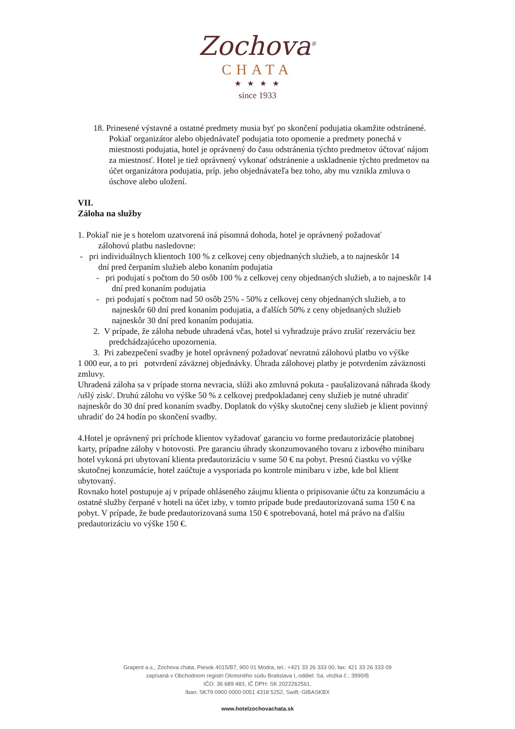Zochova<sup>®</sup>
CHATA
★ ★ ★ ★
since 1933
18. Prinesené výstavné a ostatné predmety musia byť po skončení podujatia okamžite odstránené. Pokiaľ organizátor alebo objednávateľ podujatia toto opomenie a predmety ponechá v miestnosti podujatia, hotel je oprávnený do času odstránenia týchto predmetov účtovať nájom za miestnosť. Hotel je tiež oprávnený vykonať odstránenie a uskladnenie týchto predmetov na účet organizátora podujatia, príp. jeho objednávateľa bez toho, aby mu vznikla zmluva o úschove alebo uložení.
VII.
Záloha na služby
1. Pokiaľ nie je s hotelom uzatvorená iná písomná dohoda, hotel je oprávnený požadovať
zálohovú platbu nasledovne:
- pri individuálnych klientoch 100 % z celkovej ceny objednaných služieb, a to najneskôr 14
dní pred čerpaním služieb alebo konaním podujatia
- pri podujatí s počtom do 50 osôb 100 % z celkovej ceny objednaných služieb, a to najneskôr 14 dní pred konaním podujatia
- pri podujatí s počtom nad 50 osôb 25% - 50% z celkovej ceny objednaných služieb, a to najneskôr 60 dní pred konaním podujatia, a ďalších 50% z ceny objednaných služieb najneskôr 30 dní pred konaním podujatia.
2. V prípade, že záloha nebude uhradená včas, hotel si vyhradzuje právo zrušiť rezerváciu bez predchádzajúceho upozornenia.
3. Pri zabezpečení svadby je hotel oprávnený požadovať nevratnú zálohovú platbu vo výške
1 000 eur, a to pri potvrdení záväznej objednávky. Úhrada zálohovej platby je potvrdením záväznosti zmluvy.
Uhradená záloha sa v prípade storna nevracia, slúži ako zmluvná pokuta - paušalizovaná náhrada škody /ušlý zisk/. Druhú zálohu vo výške 50 % z celkovej predpokladanej ceny služieb je nutné uhradiť najneskôr do 30 dní pred konaním svadby. Doplatok do výšky skutočnej ceny služieb je klient povinný uhradiť do 24 hodín po skončení svadby.
4.Hotel je oprávnený pri príchode klientov vyžadovať garanciu vo forme predautorizácie platobnej karty, prípadne zálohy v hotovosti. Pre garanciu úhrady skonzumovaného tovaru z izbového minibaru hotel vykoná pri ubytovaní klienta predautorizáciu v sume 50 € na pobyt. Presnú čiastku vo výške skutočnej konzumácie, hotel zaúčtuje a vysporiada po kontrole minibaru v izbe, kde bol klient ubytovaný.
Rovnako hotel postupuje aj v prípade ohláseného záujmu klienta o pripisovanie účtu za konzumáciu a ostatné služby čerpané v hoteli na účet izby, v tomto prípade bude predautorizovaná suma 150 € na pobyt. V prípade, že bude predautorizovaná suma 150 € spotrebovaná, hotel má právo na ďalšiu predautorizáciu vo výške 150 €.
Grapent a.s., Zochova chata, Piesok 4015/B7, 900 01 Modra, tel.: +421 33 26 333 00, fax: 421 33 26 333 09
zapísaná v Obchodnom registri Okresného súdu Bratislava I, oddiel: Sa, vložka č.: 3990/B
IČO: 36 689 483, IČ DPH: SK 2022262561,
Iban: SK79 0900 0000 0051 4318 5252, Swift: GIBASKBX
www.hotelzochovachata.sk